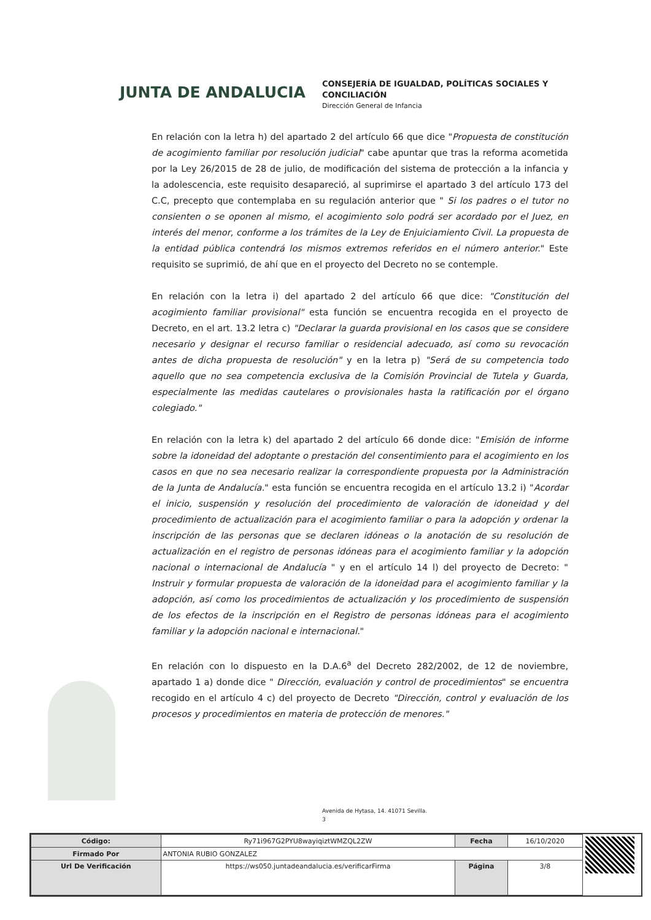JUNTA DE ANDALUCIA
CONSEJERÍA DE IGUALDAD, POLÍTICAS SOCIALES Y
CONCILIACIÓN
Dirección General de Infancia
En relación con la letra h) del apartado 2 del artículo 66 que dice "Propuesta de constitución de acogimiento familiar por resolución judicial" cabe apuntar que tras la reforma acometida por la Ley 26/2015 de 28 de julio, de modificación del sistema de protección a la infancia y la adolescencia, este requisito desapareció, al suprimirse el apartado 3 del artículo 173 del C.C, precepto que contemplaba en su regulación anterior que " Si los padres o el tutor no consienten o se oponen al mismo, el acogimiento solo podrá ser acordado por el Juez, en interés del menor, conforme a los trámites de la Ley de Enjuiciamiento Civil. La propuesta de la entidad pública contendrá los mismos extremos referidos en el número anterior." Este requisito se suprimió, de ahí que en el proyecto del Decreto no se contemple.
En relación con la letra i) del apartado 2 del artículo 66 que dice: "Constitución del acogimiento familiar provisional" esta función se encuentra recogida en el proyecto de Decreto, en el art. 13.2 letra c) "Declarar la guarda provisional en los casos que se considere necesario y designar el recurso familiar o residencial adecuado, así como su revocación antes de dicha propuesta de resolución" y en la letra p) "Será de su competencia todo aquello que no sea competencia exclusiva de la Comisión Provincial de Tutela y Guarda, especialmente las medidas cautelares o provisionales hasta la ratificación por el órgano colegiado."
En relación con la letra k) del apartado 2 del artículo 66 donde dice: "Emisión de informe sobre la idoneidad del adoptante o prestación del consentimiento para el acogimiento en los casos en que no sea necesario realizar la correspondiente propuesta por la Administración de la Junta de Andalucía." esta función se encuentra recogida en el artículo 13.2 i) "Acordar el inicio, suspensión y resolución del procedimiento de valoración de idoneidad y del procedimiento de actualización para el acogimiento familiar o para la adopción y ordenar la inscripción de las personas que se declaren idóneas o la anotación de su resolución de actualización en el registro de personas idóneas para el acogimiento familiar y la adopción nacional o internacional de Andalucía " y en el artículo 14 l) del proyecto de Decreto: " Instruir y formular propuesta de valoración de la idoneidad para el acogimiento familiar y la adopción, así como los procedimientos de actualización y los procedimiento de suspensión de los efectos de la inscripción en el Registro de personas idóneas para el acogimiento familiar y la adopción nacional e internacional."
En relación con lo dispuesto en la D.A.6<sup>a</sup> del Decreto 282/2002, de 12 de noviembre, apartado 1 a) donde dice " Dirección, evaluación y control de procedimientos" se encuentra recogido en el artículo 4 c) del proyecto de Decreto "Dirección, control y evaluación de los procesos y procedimientos en materia de protección de menores."
Avenida de Hytasa, 14. 41071 Sevilla.
3
| Código: | Ry71i967G2PYU8wayiqiztWMZQL2ZW | Fecha | 16/10/2020 |
| Firmado Por | ANTONIA RUBIO GONZALEZ | | |
| Url De Verificación | https://ws050.juntadeandalucia.es/verificarFirma | Página | 3/8 |